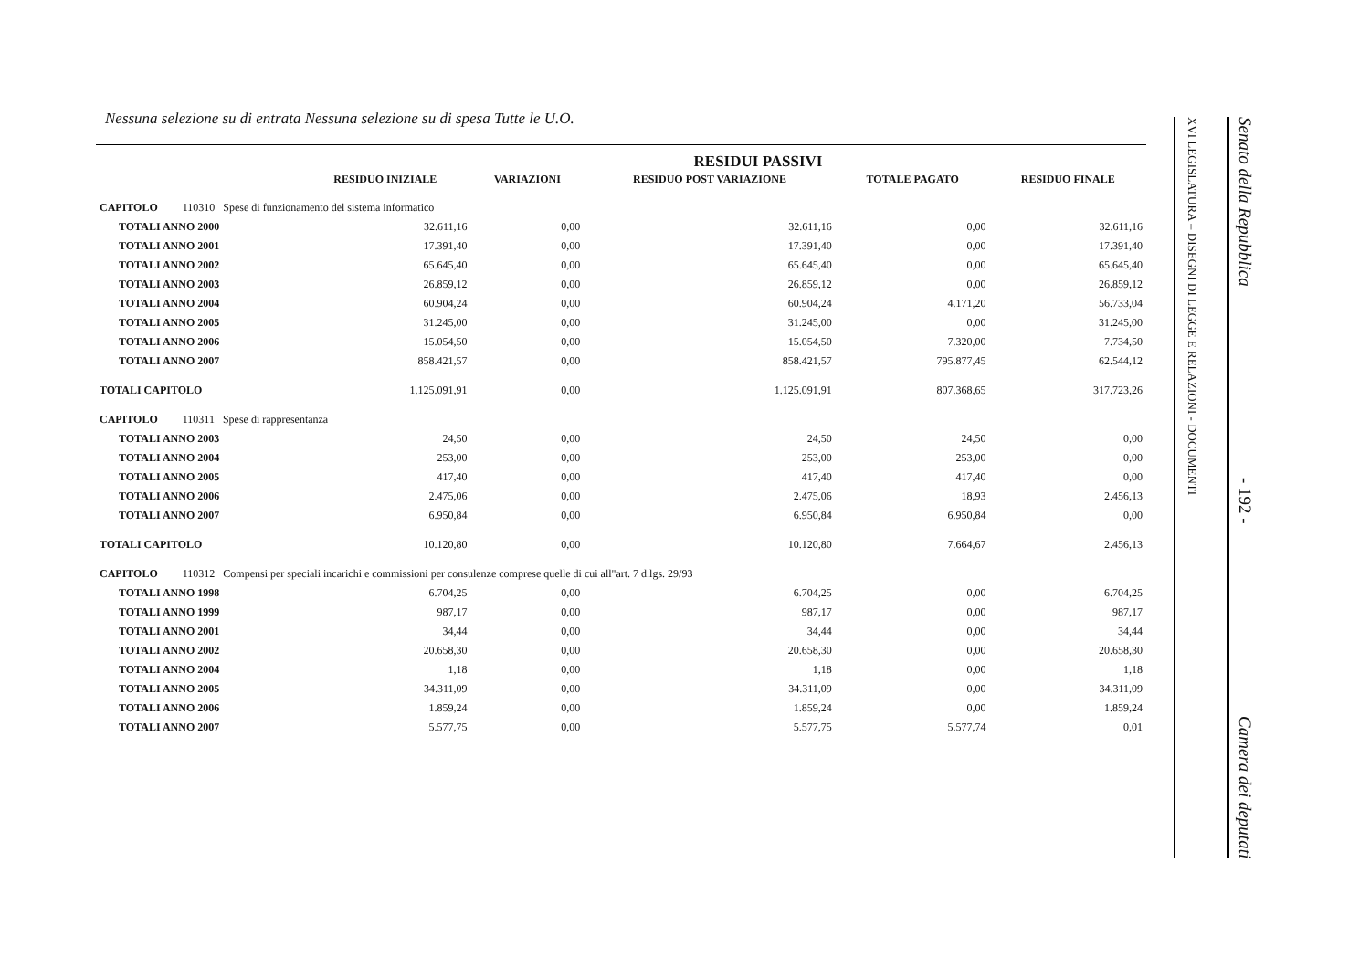Nessuna selezione su di entrata Nessuna selezione su di spesa Tutte le U.O.
RESIDUI PASSIVI
| | RESIDUO INIZIALE | VARIAZIONI | RESIDUO POST VARIAZIONE | TOTALE PAGATO | RESIDUO FINALE |
| --- | --- | --- | --- | --- | --- |
| CAPITOLO 110310 Spese di funzionamento del sistema informatico | | | | | |
| TOTALI ANNO 2000 | 32.611,16 | 0,00 | 32.611,16 | 0,00 | 32.611,16 |
| TOTALI ANNO 2001 | 17.391,40 | 0,00 | 17.391,40 | 0,00 | 17.391,40 |
| TOTALI ANNO 2002 | 65.645,40 | 0,00 | 65.645,40 | 0,00 | 65.645,40 |
| TOTALI ANNO 2003 | 26.859,12 | 0,00 | 26.859,12 | 0,00 | 26.859,12 |
| TOTALI ANNO 2004 | 60.904,24 | 0,00 | 60.904,24 | 4.171,20 | 56.733,04 |
| TOTALI ANNO 2005 | 31.245,00 | 0,00 | 31.245,00 | 0,00 | 31.245,00 |
| TOTALI ANNO 2006 | 15.054,50 | 0,00 | 15.054,50 | 7.320,00 | 7.734,50 |
| TOTALI ANNO 2007 | 858.421,57 | 0,00 | 858.421,57 | 795.877,45 | 62.544,12 |
| TOTALI CAPITOLO | 1.125.091,91 | 0,00 | 1.125.091,91 | 807.368,65 | 317.723,26 |
| CAPITOLO 110311 Spese di rappresentanza | | | | | |
| TOTALI ANNO 2003 | 24,50 | 0,00 | 24,50 | 24,50 | 0,00 |
| TOTALI ANNO 2004 | 253,00 | 0,00 | 253,00 | 253,00 | 0,00 |
| TOTALI ANNO 2005 | 417,40 | 0,00 | 417,40 | 417,40 | 0,00 |
| TOTALI ANNO 2006 | 2.475,06 | 0,00 | 2.475,06 | 18,93 | 2.456,13 |
| TOTALI ANNO 2007 | 6.950,84 | 0,00 | 6.950,84 | 6.950,84 | 0,00 |
| TOTALI CAPITOLO | 10.120,80 | 0,00 | 10.120,80 | 7.664,67 | 2.456,13 |
| CAPITOLO 110312 Compensi per speciali incarichi e commissioni per consulenze comprese quelle di cui all"art. 7 d.lgs. 29/93 | | | | | |
| TOTALI ANNO 1998 | 6.704,25 | 0,00 | 6.704,25 | 0,00 | 6.704,25 |
| TOTALI ANNO 1999 | 987,17 | 0,00 | 987,17 | 0,00 | 987,17 |
| TOTALI ANNO 2001 | 34,44 | 0,00 | 34,44 | 0,00 | 34,44 |
| TOTALI ANNO 2002 | 20.658,30 | 0,00 | 20.658,30 | 0,00 | 20.658,30 |
| TOTALI ANNO 2004 | 1,18 | 0,00 | 1,18 | 0,00 | 1,18 |
| TOTALI ANNO 2005 | 34.311,09 | 0,00 | 34.311,09 | 0,00 | 34.311,09 |
| TOTALI ANNO 2006 | 1.859,24 | 0,00 | 1.859,24 | 0,00 | 1.859,24 |
| TOTALI ANNO 2007 | 5.577,75 | 0,00 | 5.577,75 | 5.577,74 | 0,01 |
XVI LEGISLATURA – DISEGNI DI LEGGE E RELAZIONI - DOCUMENTI
Senato della Repubblica - 192 - Camera dei deputati